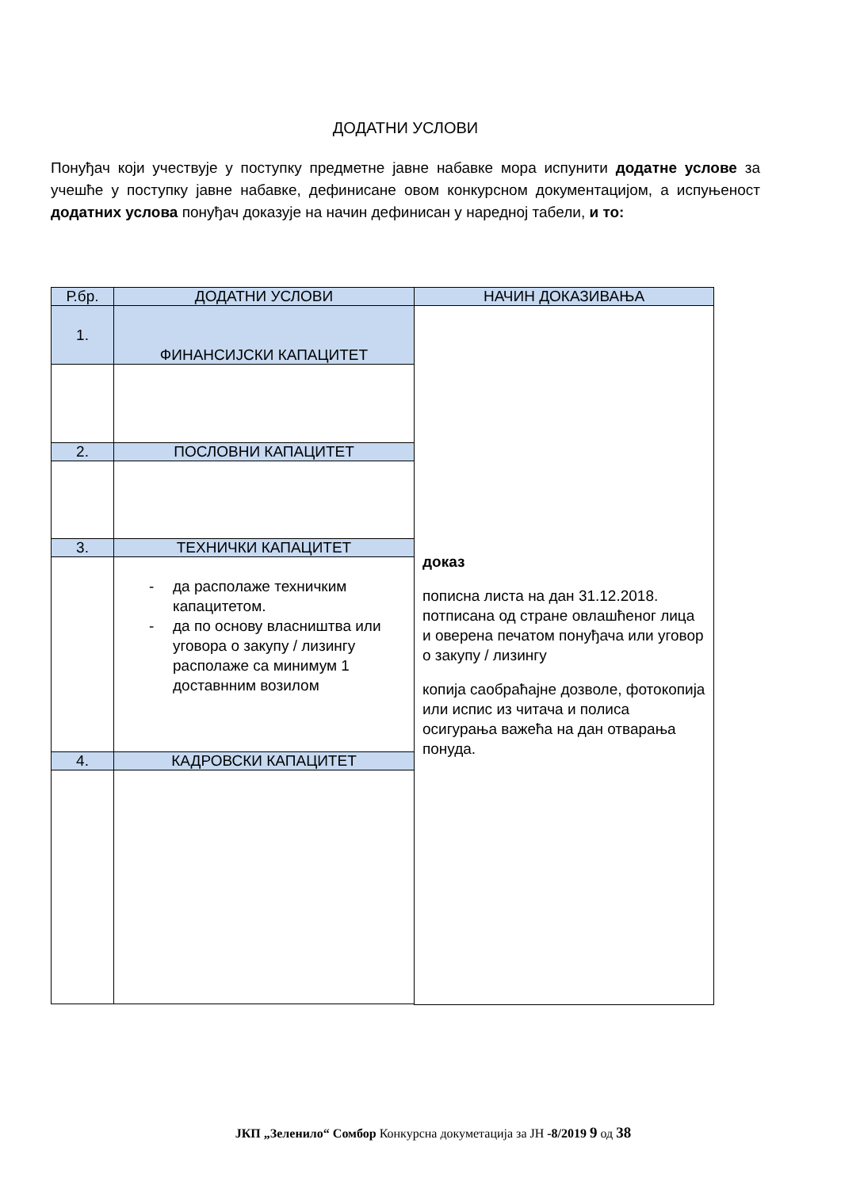ДОДАТНИ УСЛОВИ
Понуђач који учествује у поступку предметне јавне набавке мора испунити додатне услове за учешће у поступку јавне набавке, дефинисане овом конкурсном документацијом, а испуњеност додатних услова понуђач доказује на начин дефинисан у наредној табели, и то:
| Р.бр. | ДОДАТНИ УСЛОВИ | НАЧИН ДОКАЗИВАЊА |
| --- | --- | --- |
| 1. | ФИНАНСИЈСКИ КАПАЦИТЕТ | доказ пописна листа на дан 31.12.2018. потписана од стране овлашћеног лица и оверена печатом понуђача или уговор о закупу / лизингу копија саобраћајне дозволе, фотокопија или испис из читача и полиса осигурања важећа на дан отварања понуда. |
| 2. | ПОСЛОВНИ КАПАЦИТЕТ | |
| 3. | ТЕХНИЧКИ КАПАЦИТЕТ | |
| | - да располаже техничким капацитетом. - да по основу власништва или уговора о закупу / лизингу располаже са минимум 1 доставнним возилом | |
| 4. | КАДРОВСКИ КАПАЦИТЕТ | |
ЈКП „Зеленило“ Сомбор Конкурсна докуметација за ЈН -8/2019 9 од 38